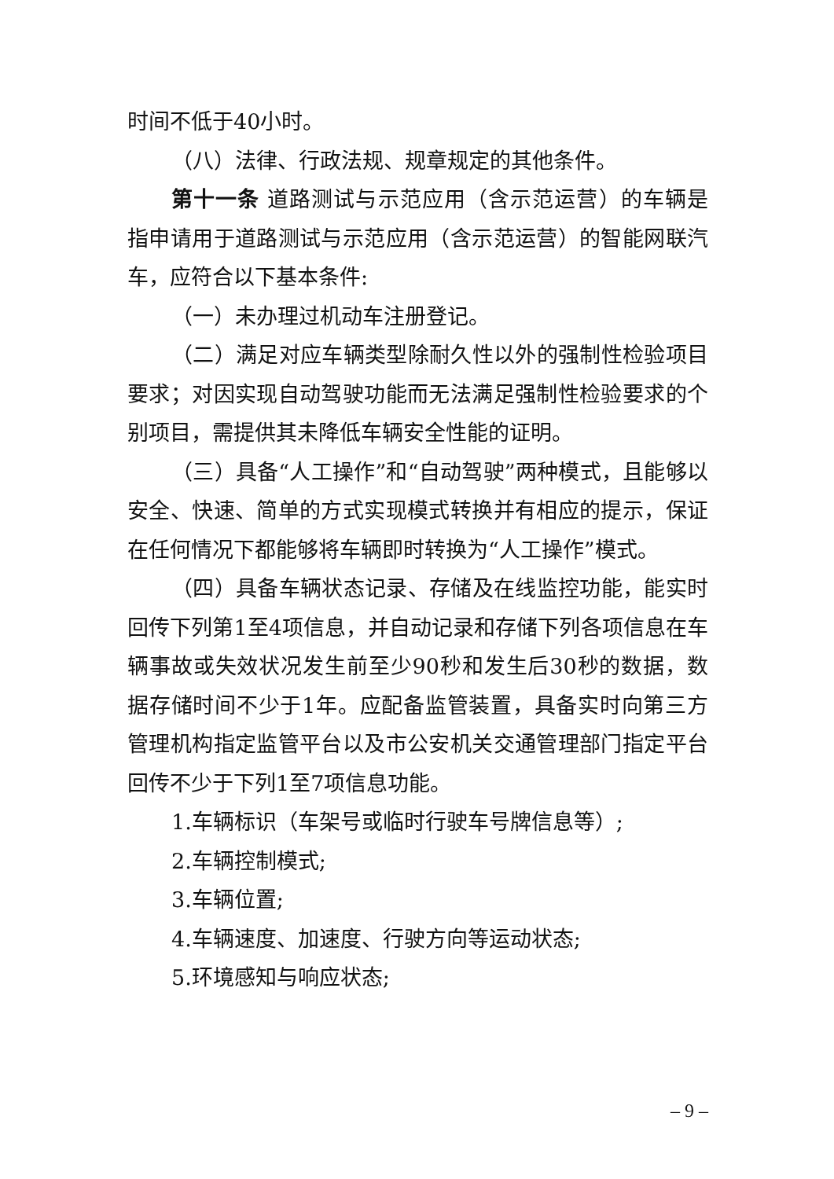时间不低于40小时。
（八）法律、行政法规、规章规定的其他条件。
第十一条 道路测试与示范应用（含示范运营）的车辆是指申请用于道路测试与示范应用（含示范运营）的智能网联汽车，应符合以下基本条件:
（一）未办理过机动车注册登记。
（二）满足对应车辆类型除耐久性以外的强制性检验项目要求；对因实现自动驾驶功能而无法满足强制性检验要求的个别项目，需提供其未降低车辆安全性能的证明。
（三）具备“人工操作”和“自动驾驶”两种模式，且能够以安全、快速、简单的方式实现模式转换并有相应的提示，保证在任何情况下都能够将车辆即时转换为“人工操作”模式。
（四）具备车辆状态记录、存储及在线监控功能，能实时回传下列第1至4项信息，并自动记录和存储下列各项信息在车辆事故或失效状况发生前至少90秒和发生后30秒的数据，数据存储时间不少于1年。应配备监管装置，具备实时向第三方管理机构指定监管平台以及市公安机关交通管理部门指定平台回传不少于下列1至7项信息功能。
1.车辆标识（车架号或临时行驶车号牌信息等）;
2.车辆控制模式;
3.车辆位置;
4.车辆速度、加速度、行驶方向等运动状态;
5.环境感知与响应状态;
– 9 –